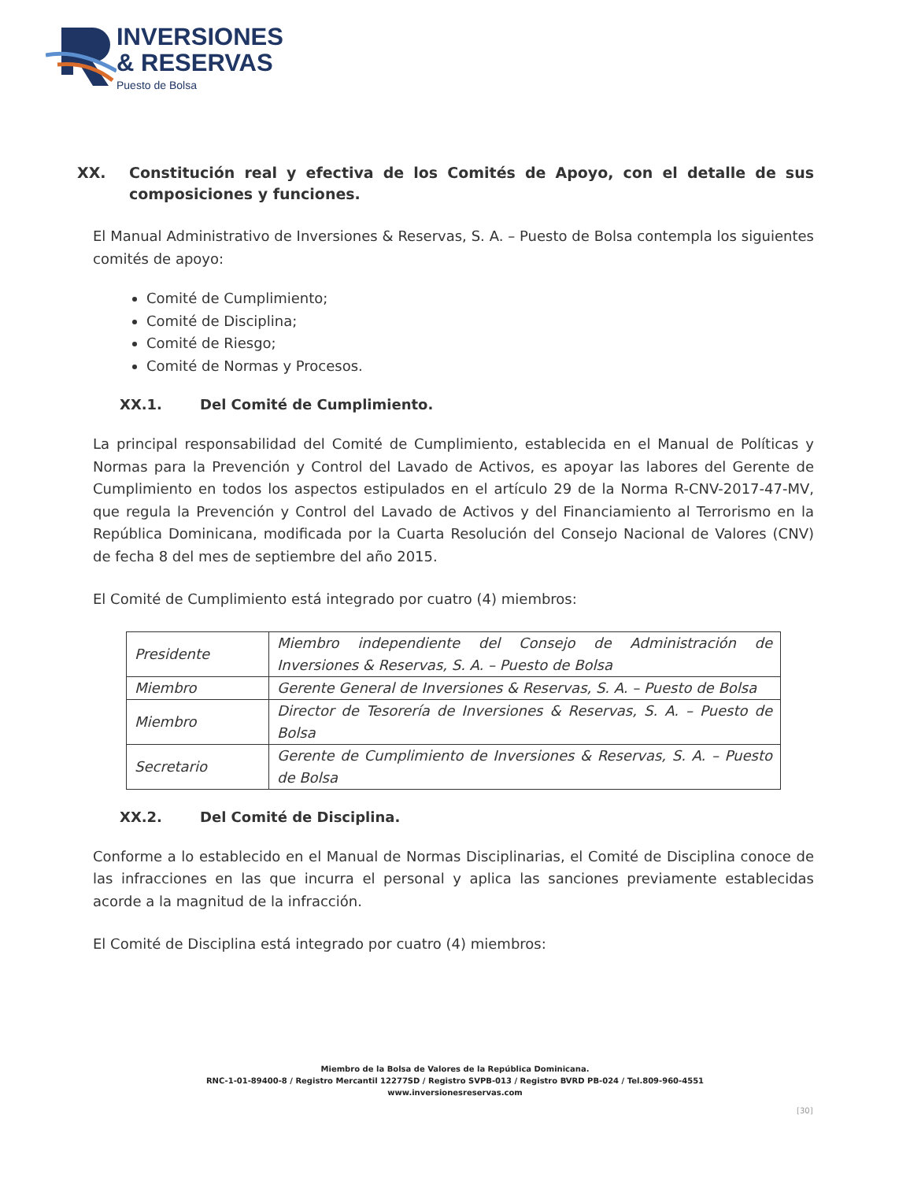INVERSIONES
& RESERVAS
Puesto de Bolsa
XX. Constitución real y efectiva de los Comités de Apoyo, con el detalle de sus composiciones y funciones.
El Manual Administrativo de Inversiones & Reservas, S. A. – Puesto de Bolsa contempla los siguientes comités de apoyo:
Comité de Cumplimiento;
Comité de Disciplina;
Comité de Riesgo;
Comité de Normas y Procesos.
XX.1. Del Comité de Cumplimiento.
La principal responsabilidad del Comité de Cumplimiento, establecida en el Manual de Políticas y Normas para la Prevención y Control del Lavado de Activos, es apoyar las labores del Gerente de Cumplimiento en todos los aspectos estipulados en el artículo 29 de la Norma R-CNV-2017-47-MV, que regula la Prevención y Control del Lavado de Activos y del Financiamiento al Terrorismo en la República Dominicana, modificada por la Cuarta Resolución del Consejo Nacional de Valores (CNV) de fecha 8 del mes de septiembre del año 2015.
El Comité de Cumplimiento está integrado por cuatro (4) miembros:
| Presidente | Miembro independiente del Consejo de Administración de Inversiones & Reservas, S. A. – Puesto de Bolsa |
| Miembro | Gerente General de Inversiones & Reservas, S. A. – Puesto de Bolsa |
| Miembro | Director de Tesorería de Inversiones & Reservas, S. A. – Puesto de Bolsa |
| Secretario | Gerente de Cumplimiento de Inversiones & Reservas, S. A. – Puesto de Bolsa |
XX.2. Del Comité de Disciplina.
Conforme a lo establecido en el Manual de Normas Disciplinarias, el Comité de Disciplina conoce de las infracciones en las que incurra el personal y aplica las sanciones previamente establecidas acorde a la magnitud de la infracción.
El Comité de Disciplina está integrado por cuatro (4) miembros:
Miembro de la Bolsa de Valores de la República Dominicana.
RNC-1-01-89400-8 / Registro Mercantil 12277SD / Registro SVPB-013 / Registro BVRD PB-024 / Tel.809-960-4551
www.inversionesreservas.com
[30]